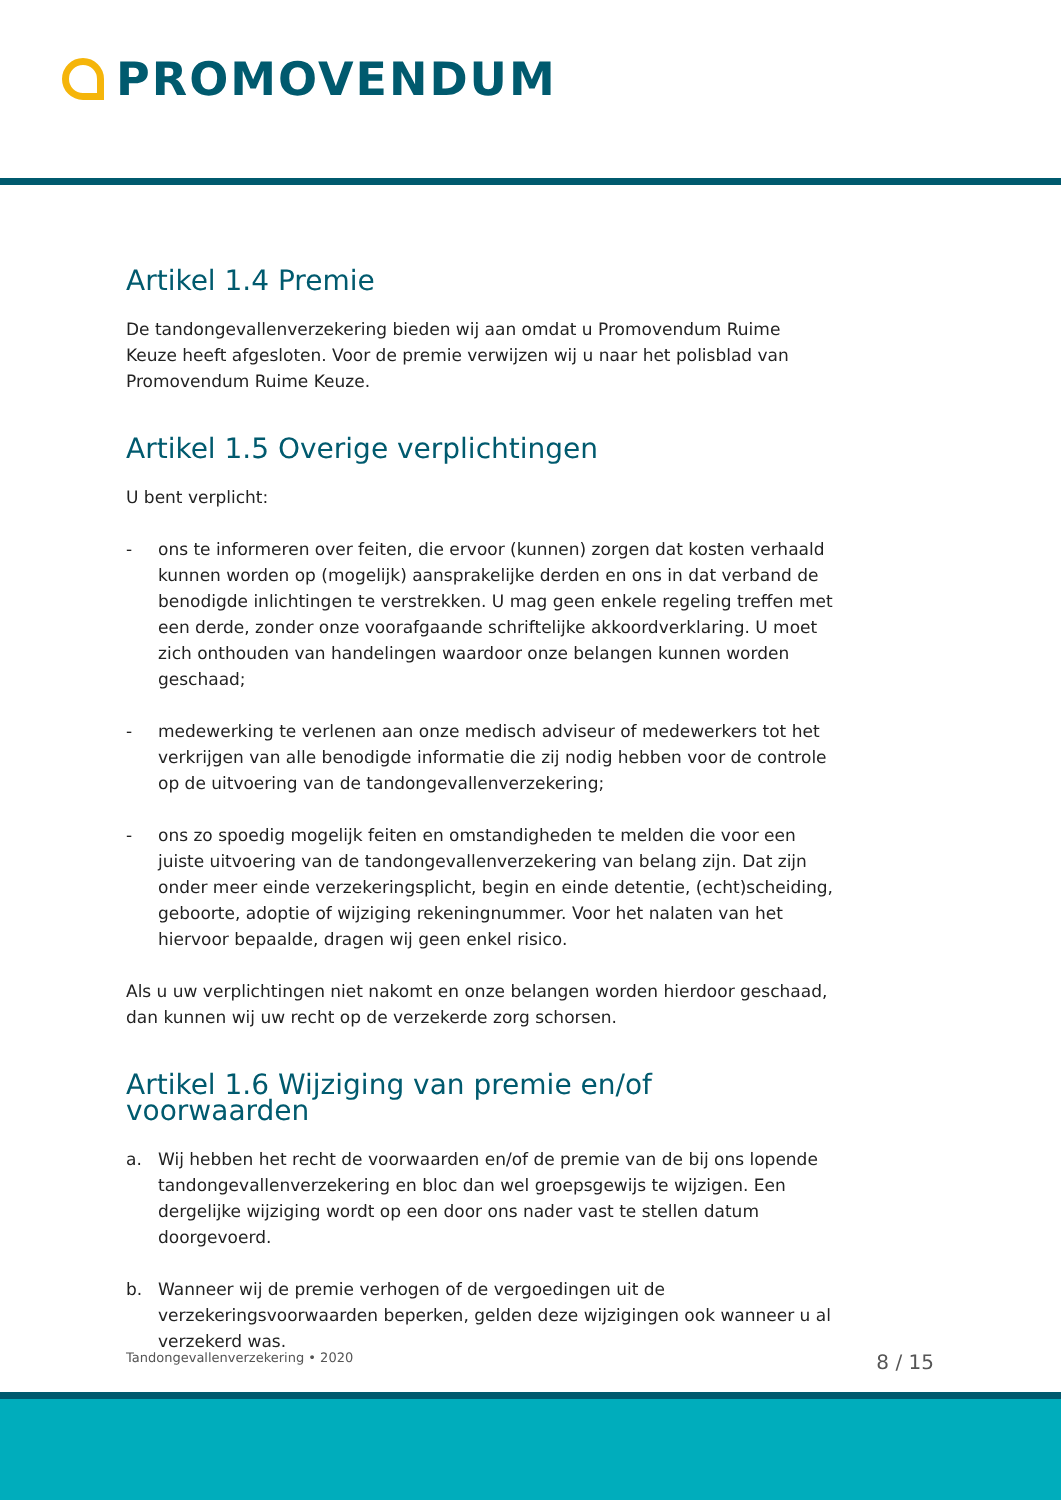PROMOVENDUM
Artikel 1.4 Premie
De tandongevallenverzekering bieden wij aan omdat u Promovendum Ruime Keuze heeft afgesloten. Voor de premie verwijzen wij u naar het polisblad van Promovendum Ruime Keuze.
Artikel 1.5 Overige verplichtingen
U bent verplicht:
- ons te informeren over feiten, die ervoor (kunnen) zorgen dat kosten verhaald kunnen worden op (mogelijk) aansprakelijke derden en ons in dat verband de benodigde inlichtingen te verstrekken. U mag geen enkele regeling treffen met een derde, zonder onze voorafgaande schriftelijke akkoordverklaring. U moet zich onthouden van handelingen waardoor onze belangen kunnen worden geschaad;
- medewerking te verlenen aan onze medisch adviseur of medewerkers tot het verkrijgen van alle benodigde informatie die zij nodig hebben voor de controle op de uitvoering van de tandongevallenverzekering;
- ons zo spoedig mogelijk feiten en omstandigheden te melden die voor een juiste uitvoering van de tandongevallenverzekering van belang zijn. Dat zijn onder meer einde verzekeringsplicht, begin en einde detentie, (echt)scheiding, geboorte, adoptie of wijziging rekeningnummer. Voor het nalaten van het hiervoor bepaalde, dragen wij geen enkel risico.
Als u uw verplichtingen niet nakomt en onze belangen worden hierdoor geschaad, dan kunnen wij uw recht op de verzekerde zorg schorsen.
Artikel 1.6 Wijziging van premie en/of voorwaarden
a. Wij hebben het recht de voorwaarden en/of de premie van de bij ons lopende tandongevallenverzekering en bloc dan wel groepsgewijs te wijzigen. Een dergelijke wijziging wordt op een door ons nader vast te stellen datum doorgevoerd.
b. Wanneer wij de premie verhogen of de vergoedingen uit de verzekeringsvoorwaarden beperken, gelden deze wijzigingen ook wanneer u al verzekerd was.
Tandongevallenverzekering • 2020 8 / 15